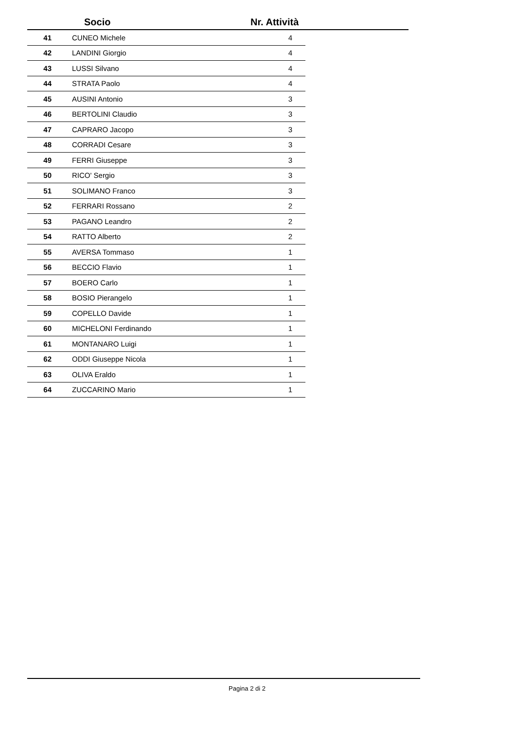Socio Nr. Attività
| 41 | CUNEO Michele | 4 |
| 42 | LANDINI Giorgio | 4 |
| 43 | LUSSI Silvano | 4 |
| 44 | STRATA Paolo | 4 |
| 45 | AUSINI Antonio | 3 |
| 46 | BERTOLINI Claudio | 3 |
| 47 | CAPRARO Jacopo | 3 |
| 48 | CORRADI Cesare | 3 |
| 49 | FERRI Giuseppe | 3 |
| 50 | RICO' Sergio | 3 |
| 51 | SOLIMANO Franco | 3 |
| 52 | FERRARI Rossano | 2 |
| 53 | PAGANO Leandro | 2 |
| 54 | RATTO Alberto | 2 |
| 55 | AVERSA Tommaso | 1 |
| 56 | BECCIO Flavio | 1 |
| 57 | BOERO Carlo | 1 |
| 58 | BOSIO Pierangelo | 1 |
| 59 | COPELLO Davide | 1 |
| 60 | MICHELONI Ferdinando | 1 |
| 61 | MONTANARO Luigi | 1 |
| 62 | ODDI Giuseppe Nicola | 1 |
| 63 | OLIVA Eraldo | 1 |
| 64 | ZUCCARINO Mario | 1 |
Pagina 2 di 2